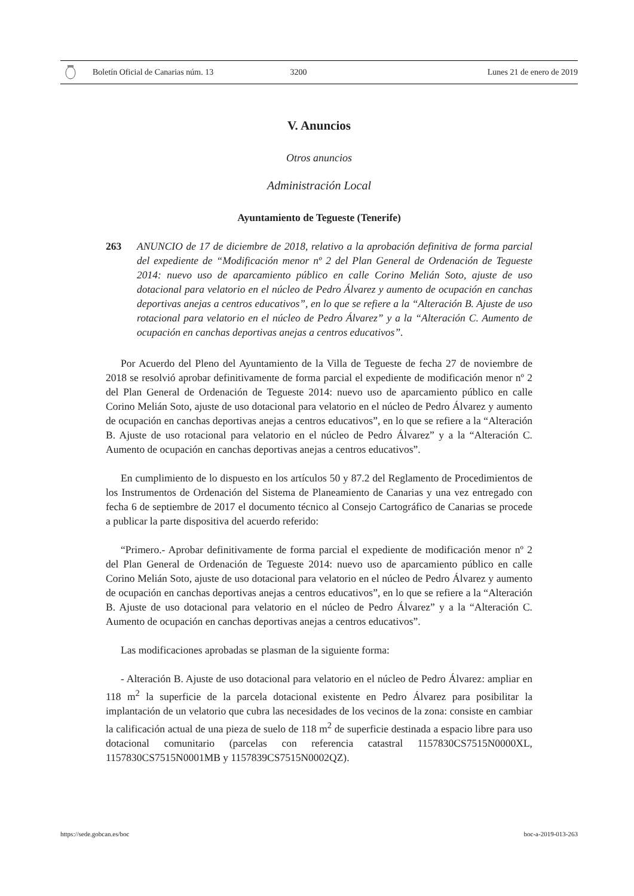Boletín Oficial de Canarias núm. 13 3200 Lunes 21 de enero de 2019
V. Anuncios
Otros anuncios
Administración Local
Ayuntamiento de Tegueste (Tenerife)
263 ANUNCIO de 17 de diciembre de 2018, relativo a la aprobación definitiva de forma parcial del expediente de “Modificación menor nº 2 del Plan General de Ordenación de Tegueste 2014: nuevo uso de aparcamiento público en calle Corino Melián Soto, ajuste de uso dotacional para velatorio en el núcleo de Pedro Álvarez y aumento de ocupación en canchas deportivas anejas a centros educativos”, en lo que se refiere a la “Alteración B. Ajuste de uso rotacional para velatorio en el núcleo de Pedro Álvarez” y a la “Alteración C. Aumento de ocupación en canchas deportivas anejas a centros educativos”.
Por Acuerdo del Pleno del Ayuntamiento de la Villa de Tegueste de fecha 27 de noviembre de 2018 se resolvió aprobar definitivamente de forma parcial el expediente de modificación menor nº 2 del Plan General de Ordenación de Tegueste 2014: nuevo uso de aparcamiento público en calle Corino Melián Soto, ajuste de uso dotacional para velatorio en el núcleo de Pedro Álvarez y aumento de ocupación en canchas deportivas anejas a centros educativos”, en lo que se refiere a la “Alteración B. Ajuste de uso rotacional para velatorio en el núcleo de Pedro Álvarez” y a la “Alteración C. Aumento de ocupación en canchas deportivas anejas a centros educativos”.
En cumplimiento de lo dispuesto en los artículos 50 y 87.2 del Reglamento de Procedimientos de los Instrumentos de Ordenación del Sistema de Planeamiento de Canarias y una vez entregado con fecha 6 de septiembre de 2017 el documento técnico al Consejo Cartográfico de Canarias se procede a publicar la parte dispositiva del acuerdo referido:
“Primero.- Aprobar definitivamente de forma parcial el expediente de modificación menor nº 2 del Plan General de Ordenación de Tegueste 2014: nuevo uso de aparcamiento público en calle Corino Melián Soto, ajuste de uso dotacional para velatorio en el núcleo de Pedro Álvarez y aumento de ocupación en canchas deportivas anejas a centros educativos”, en lo que se refiere a la “Alteración B. Ajuste de uso dotacional para velatorio en el núcleo de Pedro Álvarez” y a la “Alteración C. Aumento de ocupación en canchas deportivas anejas a centros educativos”.
Las modificaciones aprobadas se plasman de la siguiente forma:
- Alteración B. Ajuste de uso dotacional para velatorio en el núcleo de Pedro Álvarez: ampliar en 118 m<sup>2</sup> la superficie de la parcela dotacional existente en Pedro Álvarez para posibilitar la implantación de un velatorio que cubra las necesidades de los vecinos de la zona: consiste en cambiar la calificación actual de una pieza de suelo de 118 m<sup>2</sup> de superficie destinada a espacio libre para uso dotacional comunitario (parcelas con referencia catastral 1157830CS7515N0000XL, 1157830CS7515N0001MB y 1157839CS7515N0002QZ).
https://sede.gobcan.es/boc boc-a-2019-013-263